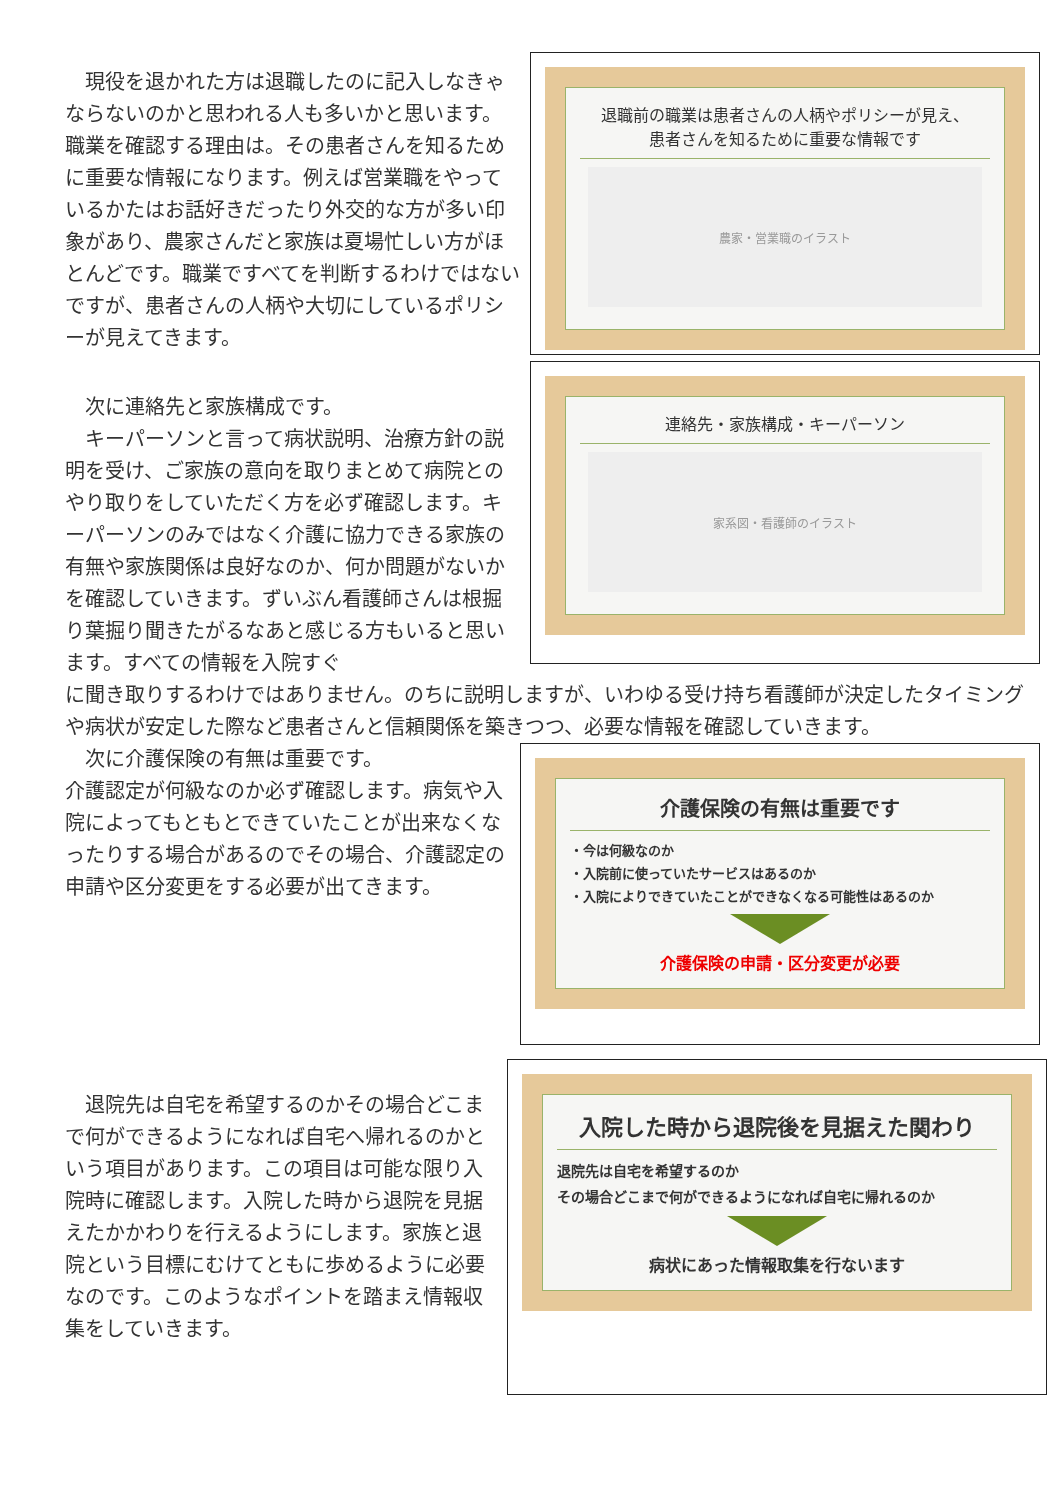現役を退かれた方は退職したのに記入しなきゃならないのかと思われる人も多いかと思います。職業を確認する理由は。その患者さんを知るために重要な情報になります。例えば営業職をやっているかたはお話好きだったり外交的な方が多い印象があり、農家さんだと家族は夏場忙しい方がほとんどです。職業ですべてを判断するわけではないですが、患者さんの人柄や大切にしているポリシーが見えてきます。
退職前の職業は患者さんの人柄やポリシーが見え、
患者さんを知るために重要な情報です
農家・営業職のイラスト
　次に連絡先と家族構成です。
　キーパーソンと言って病状説明、治療方針の説明を受け、ご家族の意向を取りまとめて病院とのやり取りをしていただく方を必ず確認します。キーパーソンのみではなく介護に協力できる家族の有無や家族関係は良好なのか、何か問題がないかを確認していきます。ずいぶん看護師さんは根掘り葉掘り聞きたがるなあと感じる方もいると思います。すべての情報を入院すぐ
連絡先・家族構成・キーパーソン
家系図・看護師のイラスト
に聞き取りするわけではありません。のちに説明しますが、いわゆる受け持ち看護師が決定したタイミングや病状が安定した際など患者さんと信頼関係を築きつつ、必要な情報を確認していきます。
　次に介護保険の有無は重要です。
介護認定が何級なのか必ず確認します。病気や入院によってもともとできていたことが出来なくなったりする場合があるのでその場合、介護認定の申請や区分変更をする必要が出てきます。
介護保険の有無は重要です
・今は何級なのか
・入院前に使っていたサービスはあるのか
・入院によりできていたことができなくなる可能性はあるのか
介護保険の申請・区分変更が必要
　退院先は自宅を希望するのかその場合どこまで何ができるようになれば自宅へ帰れるのかという項目があります。この項目は可能な限り入院時に確認します。入院した時から退院を見据えたかかわりを行えるようにします。家族と退院という目標にむけてともに歩めるように必要なのです。このようなポイントを踏まえ情報収集をしていきます。
入院した時から退院後を見据えた関わり
退院先は自宅を希望するのか
その場合どこまで何ができるようになれば自宅に帰れるのか
病状にあった情報取集を行ないます